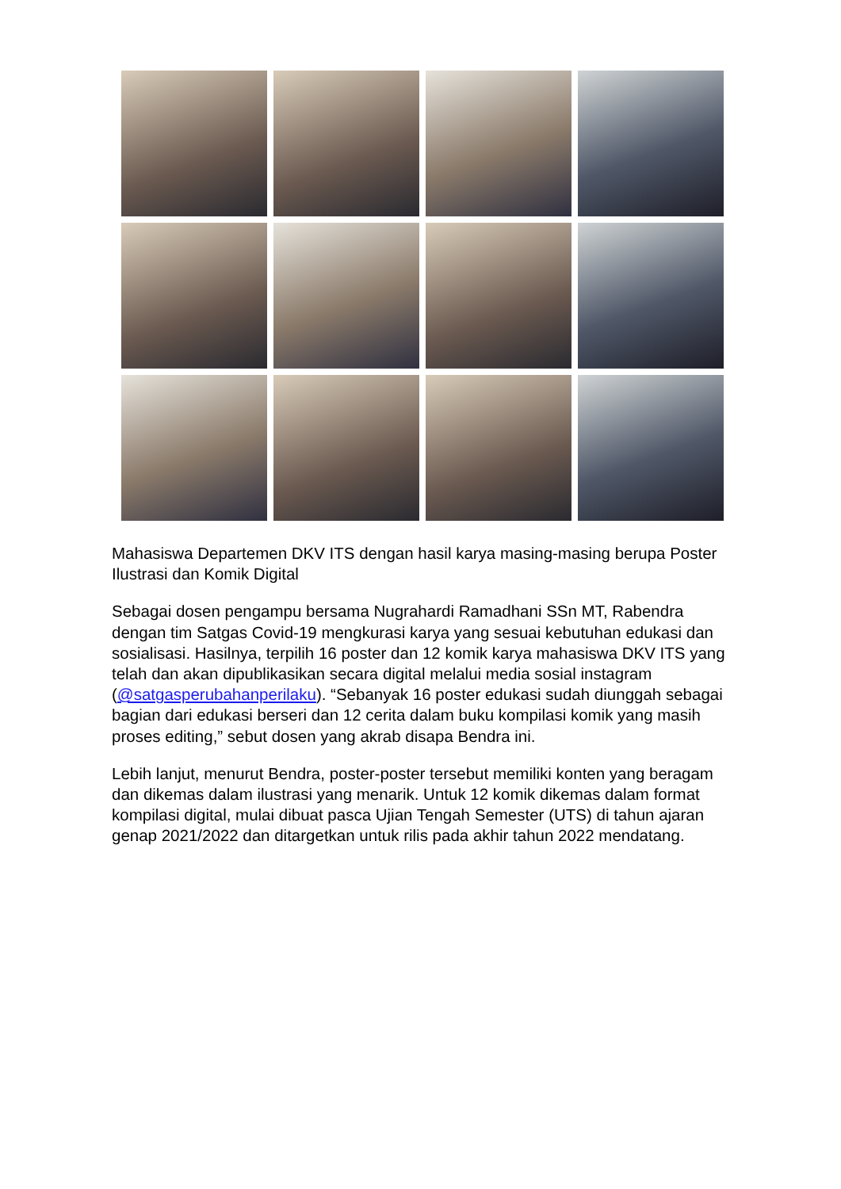Mahasiswa Departemen DKV ITS dengan hasil karya masing-masing berupa Poster Ilustrasi dan Komik Digital
Sebagai dosen pengampu bersama Nugrahardi Ramadhani SSn MT, Rabendra dengan tim Satgas Covid-19 mengkurasi karya yang sesuai kebutuhan edukasi dan sosialisasi. Hasilnya, terpilih 16 poster dan 12 komik karya mahasiswa DKV ITS yang telah dan akan dipublikasikan secara digital melalui media sosial instagram (@satgasperubahanperilaku). “Sebanyak 16 poster edukasi sudah diunggah sebagai bagian dari edukasi berseri dan 12 cerita dalam buku kompilasi komik yang masih proses editing,” sebut dosen yang akrab disapa Bendra ini.
Lebih lanjut, menurut Bendra, poster-poster tersebut memiliki konten yang beragam dan dikemas dalam ilustrasi yang menarik. Untuk 12 komik dikemas dalam format kompilasi digital, mulai dibuat pasca Ujian Tengah Semester (UTS) di tahun ajaran genap 2021/2022 dan ditargetkan untuk rilis pada akhir tahun 2022 mendatang.